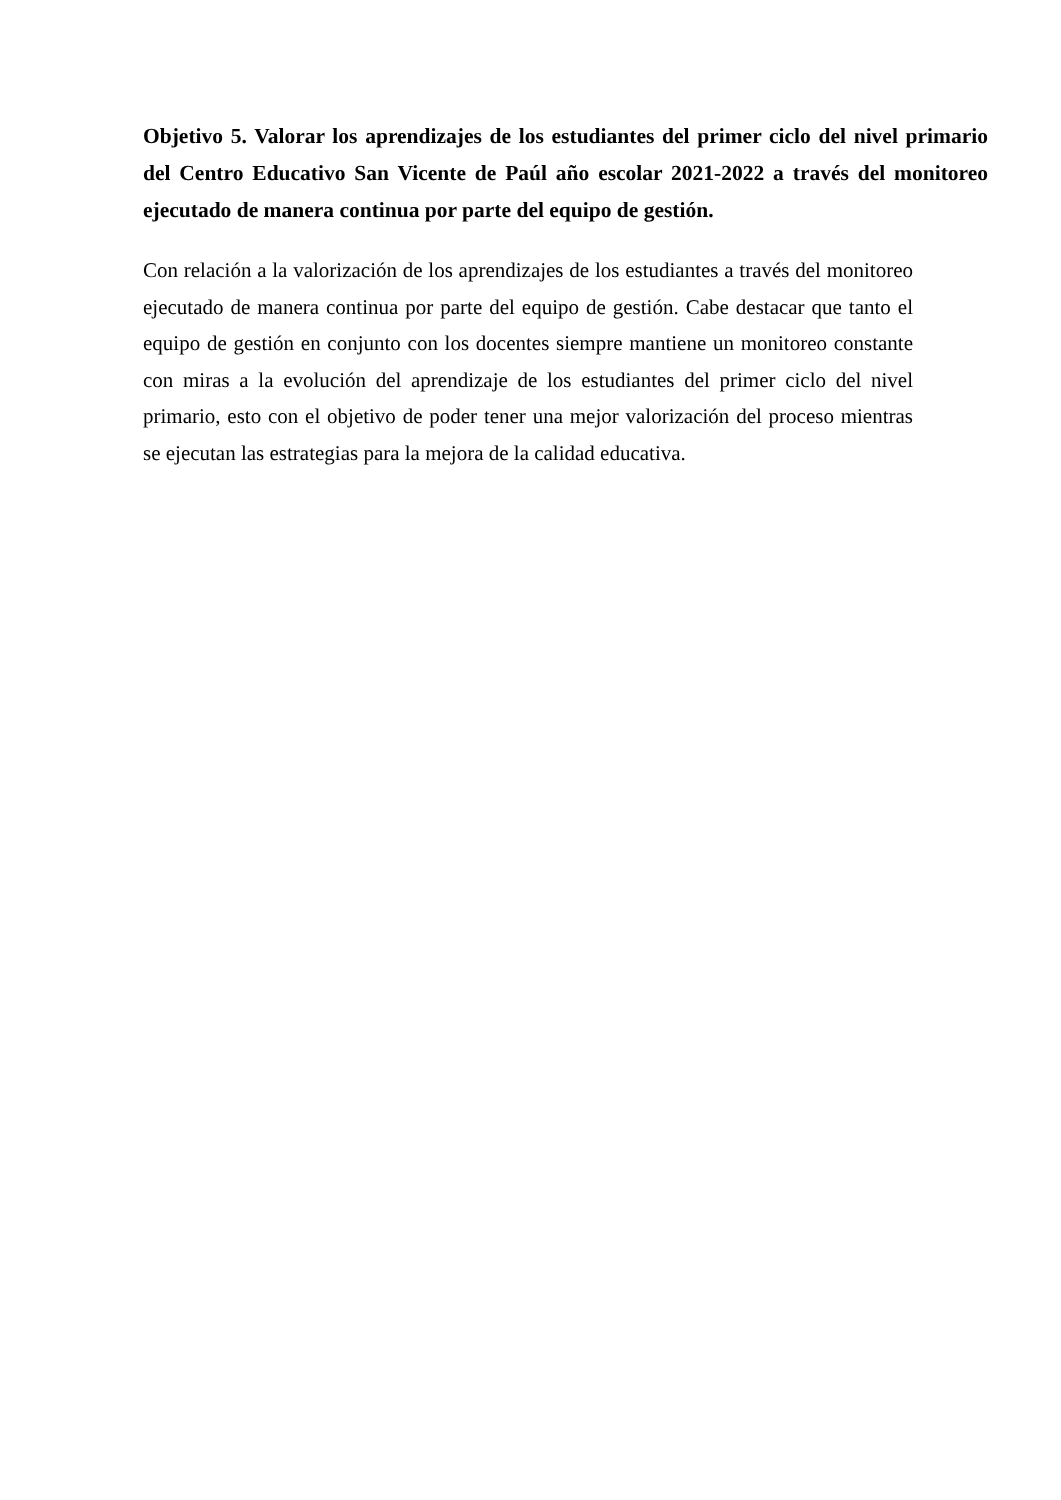Objetivo 5. Valorar los aprendizajes de los estudiantes del primer ciclo del nivel primario del Centro Educativo San Vicente de Paúl año escolar 2021-2022 a través del monitoreo ejecutado de manera continua por parte del equipo de gestión.
Con relación a la valorización de los aprendizajes de los estudiantes a través del monitoreo ejecutado de manera continua por parte del equipo de gestión. Cabe destacar que tanto el equipo de gestión en conjunto con los docentes siempre mantiene un monitoreo constante con miras a la evolución del aprendizaje de los estudiantes del primer ciclo del nivel primario, esto con el objetivo de poder tener una mejor valorización del proceso mientras se ejecutan las estrategias para la mejora de la calidad educativa.